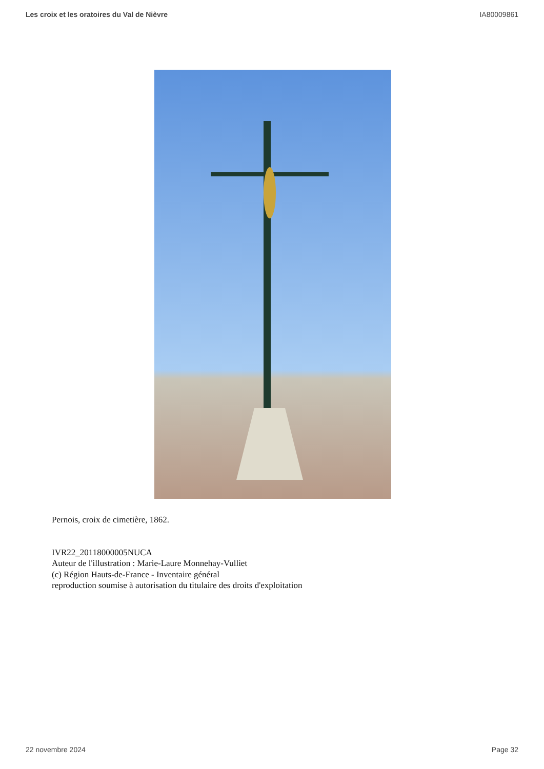Les croix et les oratoires du Val de Nièvre IA80009861
Pernois, croix de cimetière, 1862.
IVR22_20118000005NUCA
Auteur de l'illustration : Marie-Laure Monnehay-Vulliet
(c) Région Hauts-de-France - Inventaire général
reproduction soumise à autorisation du titulaire des droits d'exploitation
22 novembre 2024 Page 32